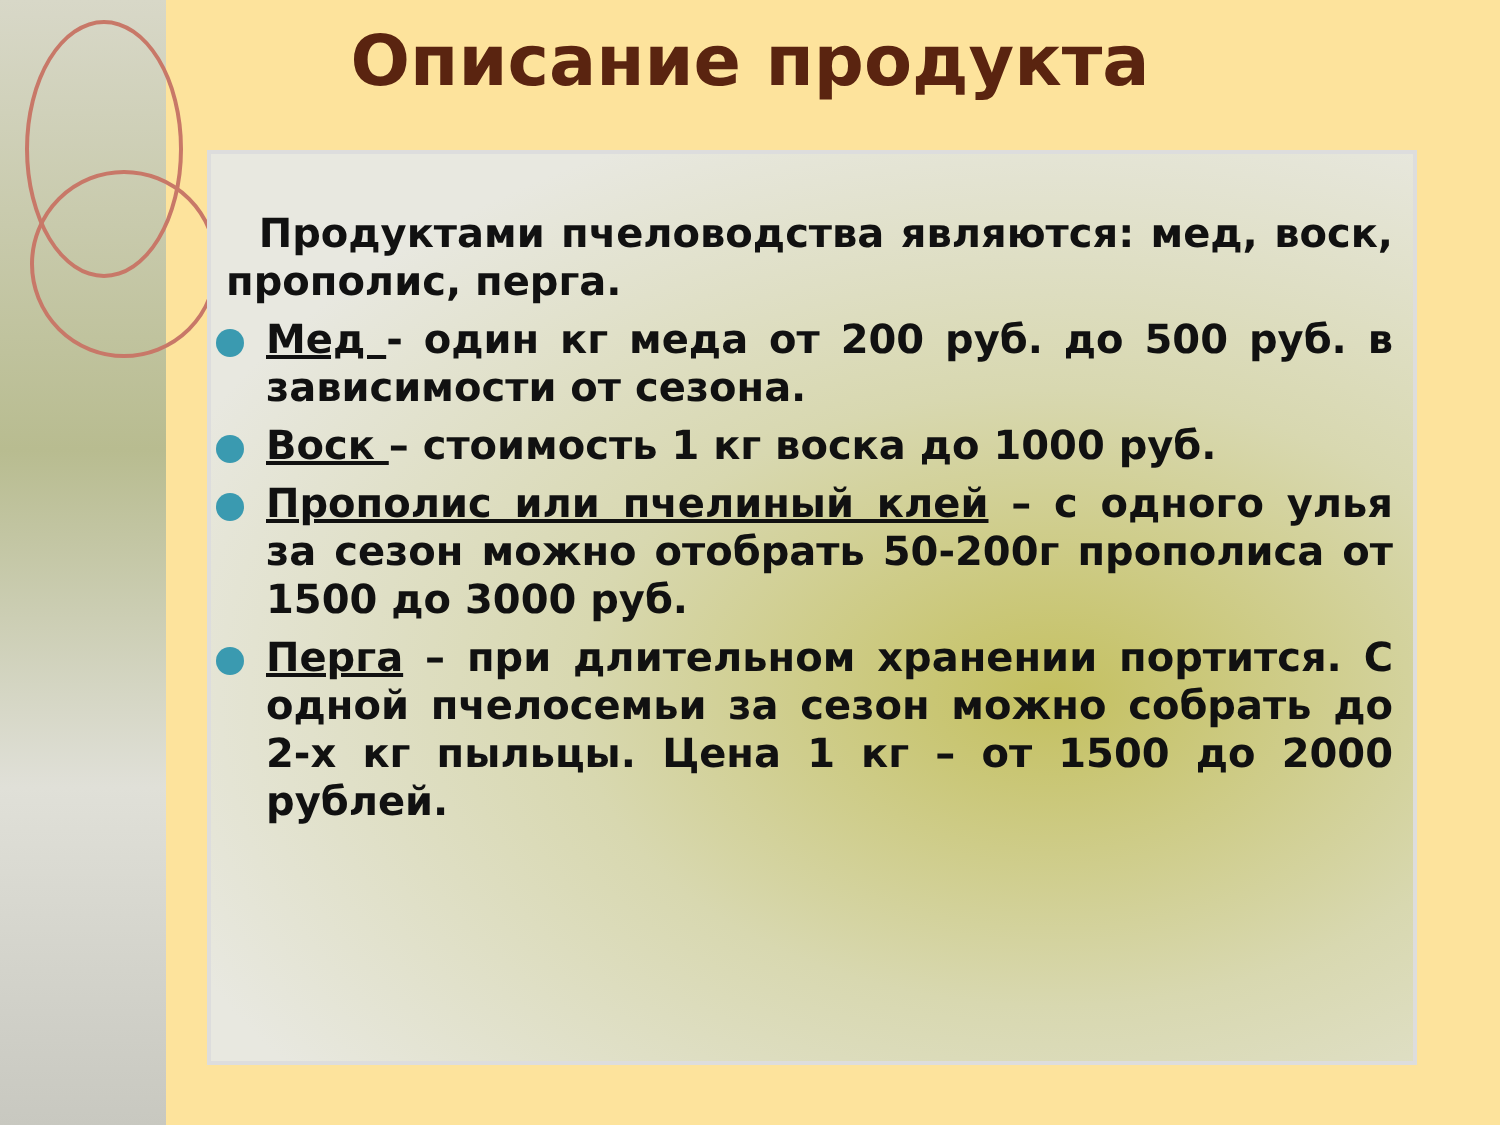Описание продукта
Продуктами пчеловодства являются: мед, воск, прополис, перга.
Мед - один кг меда от 200 руб. до 500 руб. в зависимости от сезона.
Воск – стоимость 1 кг воска до 1000 руб.
Прополис или пчелиный клей – с одного улья за сезон можно отобрать 50-200г прополиса от 1500 до 3000 руб.
Перга – при длительном хранении портится. С одной пчелосемьи за сезон можно собрать до 2-х кг пыльцы. Цена 1 кг – от 1500 до 2000 рублей.